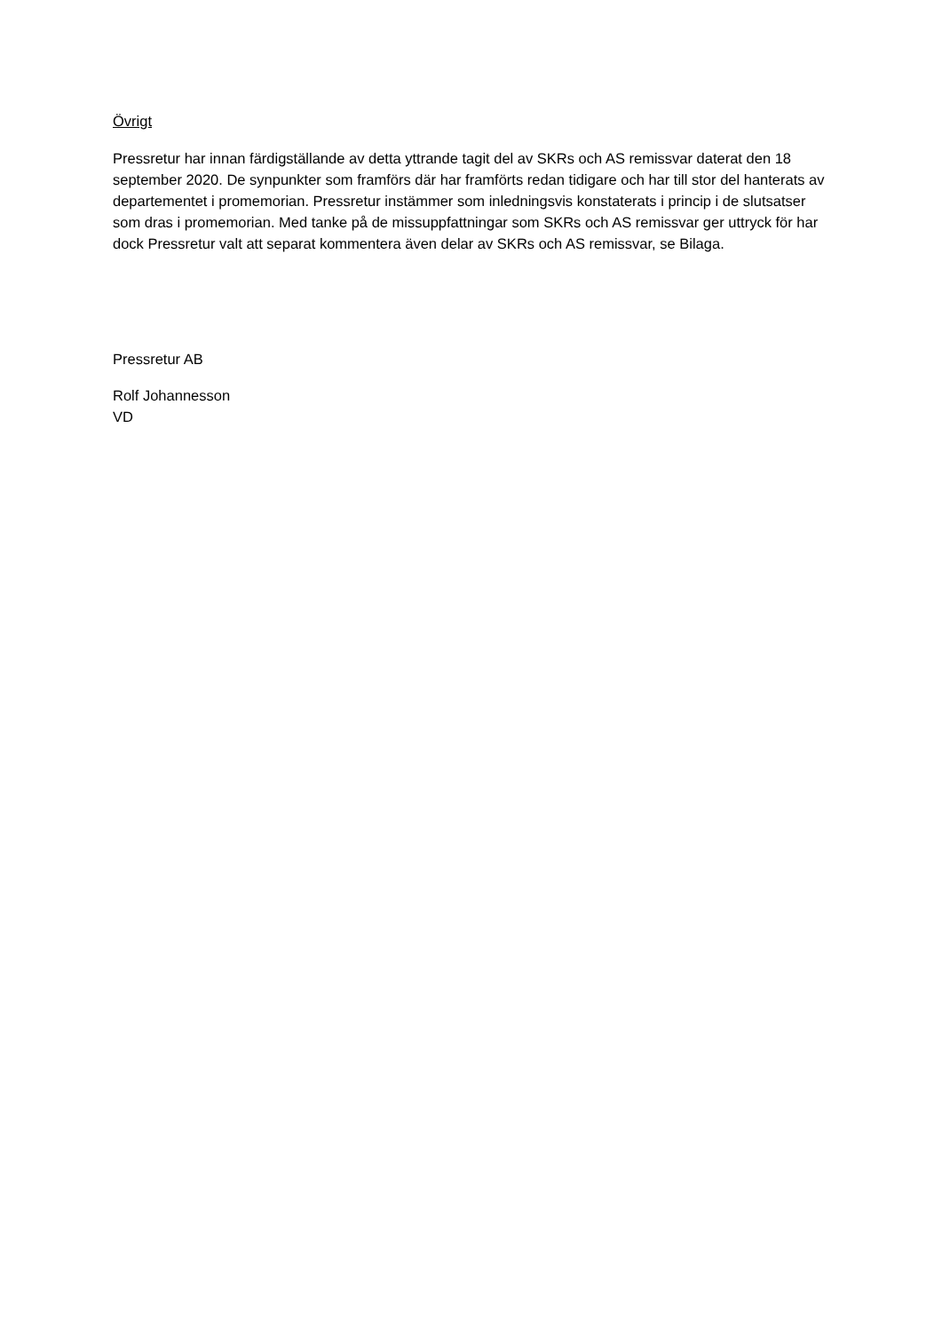Övrigt
Pressretur har innan färdigställande av detta yttrande tagit del av SKRs och AS remissvar daterat den 18 september 2020. De synpunkter som framförs där har framförts redan tidigare och har till stor del hanterats av departementet i promemorian. Pressretur instämmer som inledningsvis konstaterats i princip i de slutsatser som dras i promemorian. Med tanke på de missuppfattningar som SKRs och AS remissvar ger uttryck för har dock Pressretur valt att separat kommentera även delar av SKRs och AS remissvar, se Bilaga.
Pressretur AB
Rolf Johannesson
VD